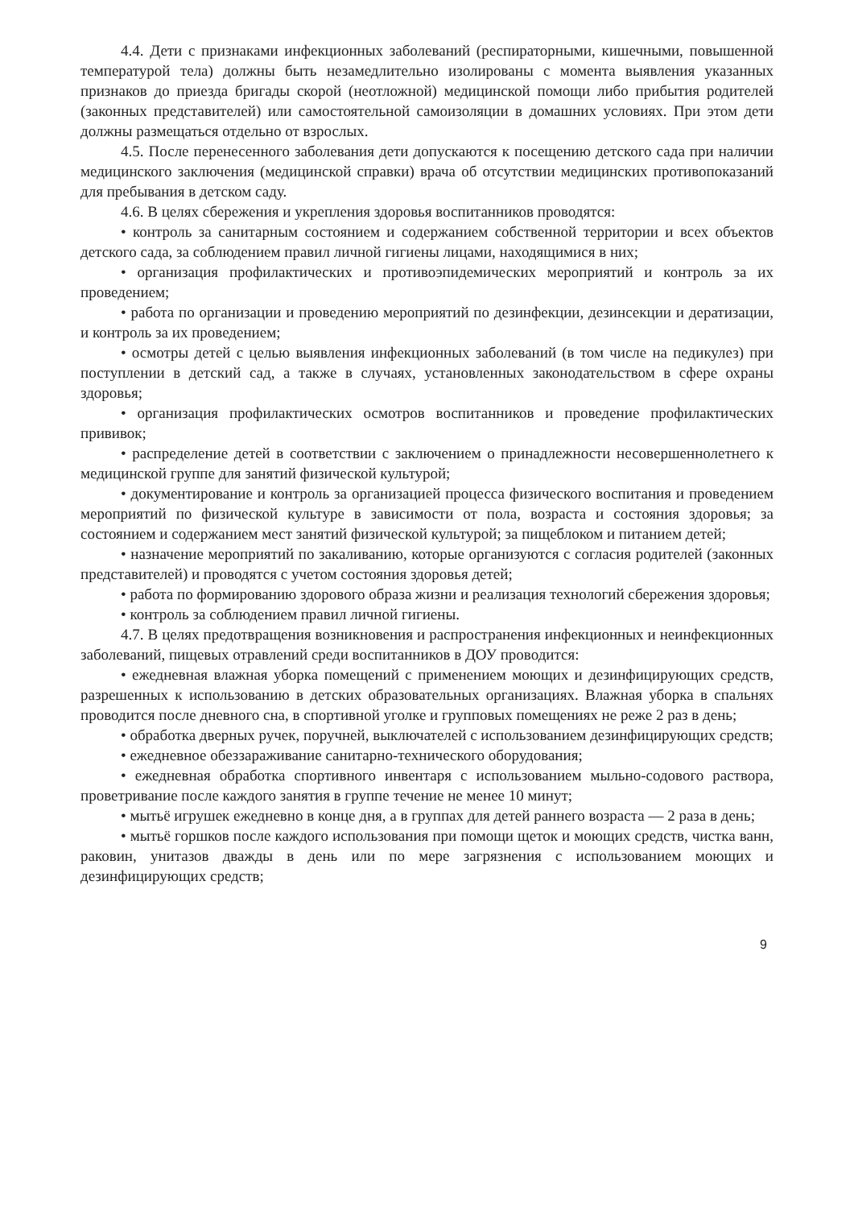4.4. Дети с признаками инфекционных заболеваний (респираторными, кишечными, повышенной температурой тела) должны быть незамедлительно изолированы с момента выявления указанных признаков до приезда бригады скорой (неотложной) медицинской помощи либо прибытия родителей (законных представителей) или самостоятельной самоизоляции в домашних условиях. При этом дети должны размещаться отдельно от взрослых.
4.5. После перенесенного заболевания дети допускаются к посещению детского сада при наличии медицинского заключения (медицинской справки) врача об отсутствии медицинских противопоказаний для пребывания в детском саду.
4.6. В целях сбережения и укрепления здоровья воспитанников проводятся:
• контроль за санитарным состоянием и содержанием собственной территории и всех объектов детского сада, за соблюдением правил личной гигиены лицами, находящимися в них;
• организация профилактических и противоэпидемических мероприятий и контроль за их проведением;
• работа по организации и проведению мероприятий по дезинфекции, дезинсекции и дератизации, и контроль за их проведением;
• осмотры детей с целью выявления инфекционных заболеваний (в том числе на педикулез) при поступлении в детский сад, а также в случаях, установленных законодательством в сфере охраны здоровья;
• организация профилактических осмотров воспитанников и проведение профилактических прививок;
• распределение детей в соответствии с заключением о принадлежности несовершеннолетнего к медицинской группе для занятий физической культурой;
• документирование и контроль за организацией процесса физического воспитания и проведением мероприятий по физической культуре в зависимости от пола, возраста и состояния здоровья; за состоянием и содержанием мест занятий физической культурой; за пищеблоком и питанием детей;
• назначение мероприятий по закаливанию, которые организуются с согласия родителей (законных представителей) и проводятся с учетом состояния здоровья детей;
• работа по формированию здорового образа жизни и реализация технологий сбережения здоровья;
• контроль за соблюдением правил личной гигиены.
4.7. В целях предотвращения возникновения и распространения инфекционных и неинфекционных заболеваний, пищевых отравлений среди воспитанников в ДОУ проводится:
• ежедневная влажная уборка помещений с применением моющих и дезинфицирующих средств, разрешенных к использованию в детских образовательных организациях. Влажная уборка в спальнях проводится после дневного сна, в спортивной уголке и групповых помещениях не реже 2 раз в день;
• обработка дверных ручек, поручней, выключателей с использованием дезинфицирующих средств;
• ежедневное обеззараживание санитарно-технического оборудования;
• ежедневная обработка спортивного инвентаря с использованием мыльно-содового раствора, проветривание после каждого занятия в группе течение не менее 10 минут;
• мытьё игрушек ежедневно в конце дня, а в группах для детей раннего возраста — 2 раза в день;
• мытьё горшков после каждого использования при помощи щеток и моющих средств, чистка ванн, раковин, унитазов дважды в день или по мере загрязнения с использованием моющих и дезинфицирующих средств;
9